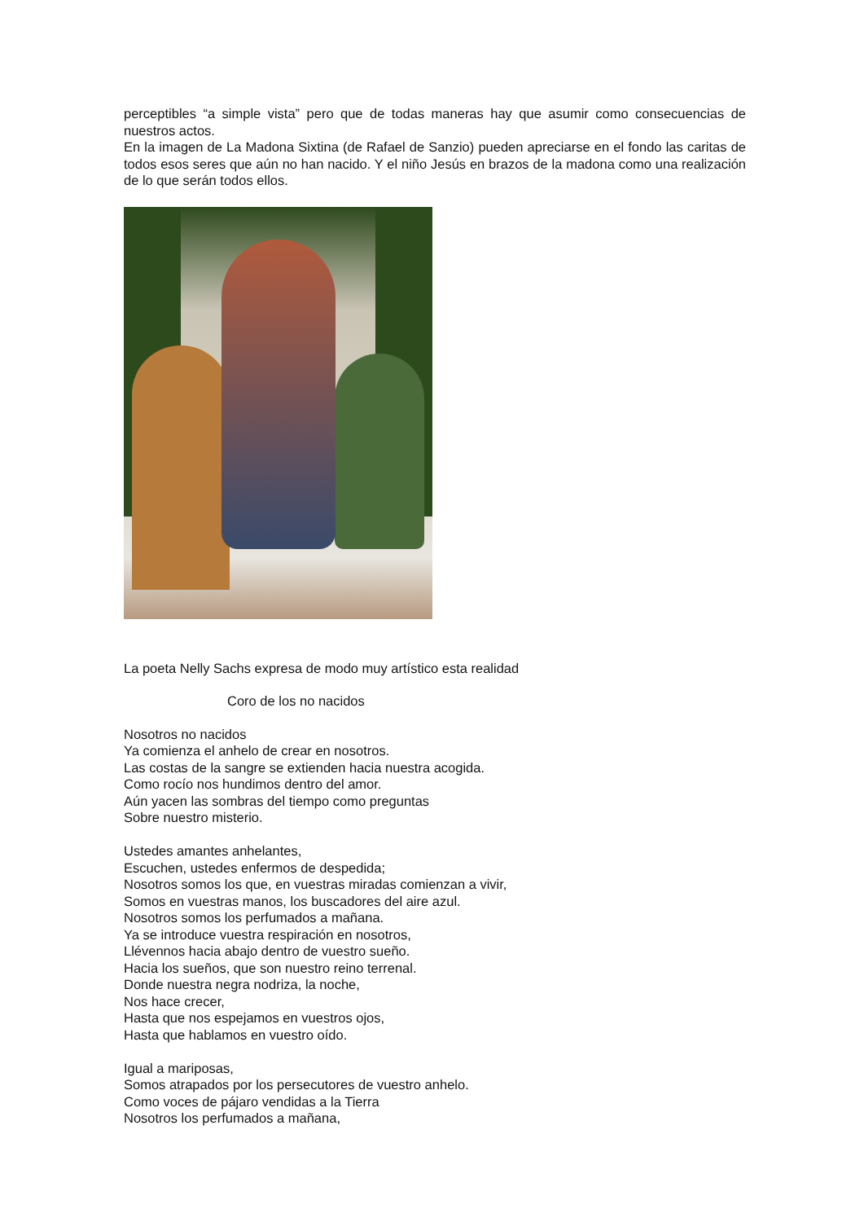perceptibles “a simple vista” pero que de todas maneras hay que asumir como consecuencias de nuestros actos.
En la imagen de La Madona Sixtina (de Rafael de Sanzio) pueden apreciarse en el fondo las caritas de todos esos seres que aún no han nacido. Y el niño Jesús en brazos de la madona como una realización de lo que serán todos ellos.
La poeta Nelly Sachs expresa de modo muy artístico esta realidad
Coro de los no nacidos
Nosotros no nacidos
Ya comienza el anhelo de crear en nosotros.
Las costas de la sangre se extienden hacia nuestra acogida.
Como rocío nos hundimos dentro del amor.
Aún yacen las sombras del tiempo como preguntas
Sobre nuestro misterio.
Ustedes amantes anhelantes,
Escuchen, ustedes enfermos de despedida;
Nosotros somos los que, en vuestras miradas comienzan a vivir,
Somos en vuestras manos, los buscadores del aire azul.
Nosotros somos los perfumados a mañana.
Ya se introduce vuestra respiración en nosotros,
Llévennos hacia abajo dentro de vuestro sueño.
Hacia los sueños, que son nuestro reino terrenal.
Donde nuestra negra nodriza, la noche,
Nos hace crecer,
Hasta que nos espejamos en vuestros ojos,
Hasta que hablamos en vuestro oído.
Igual a mariposas,
Somos atrapados por los persecutores de vuestro anhelo.
Como voces de pájaro vendidas a la Tierra
Nosotros los perfumados a mañana,